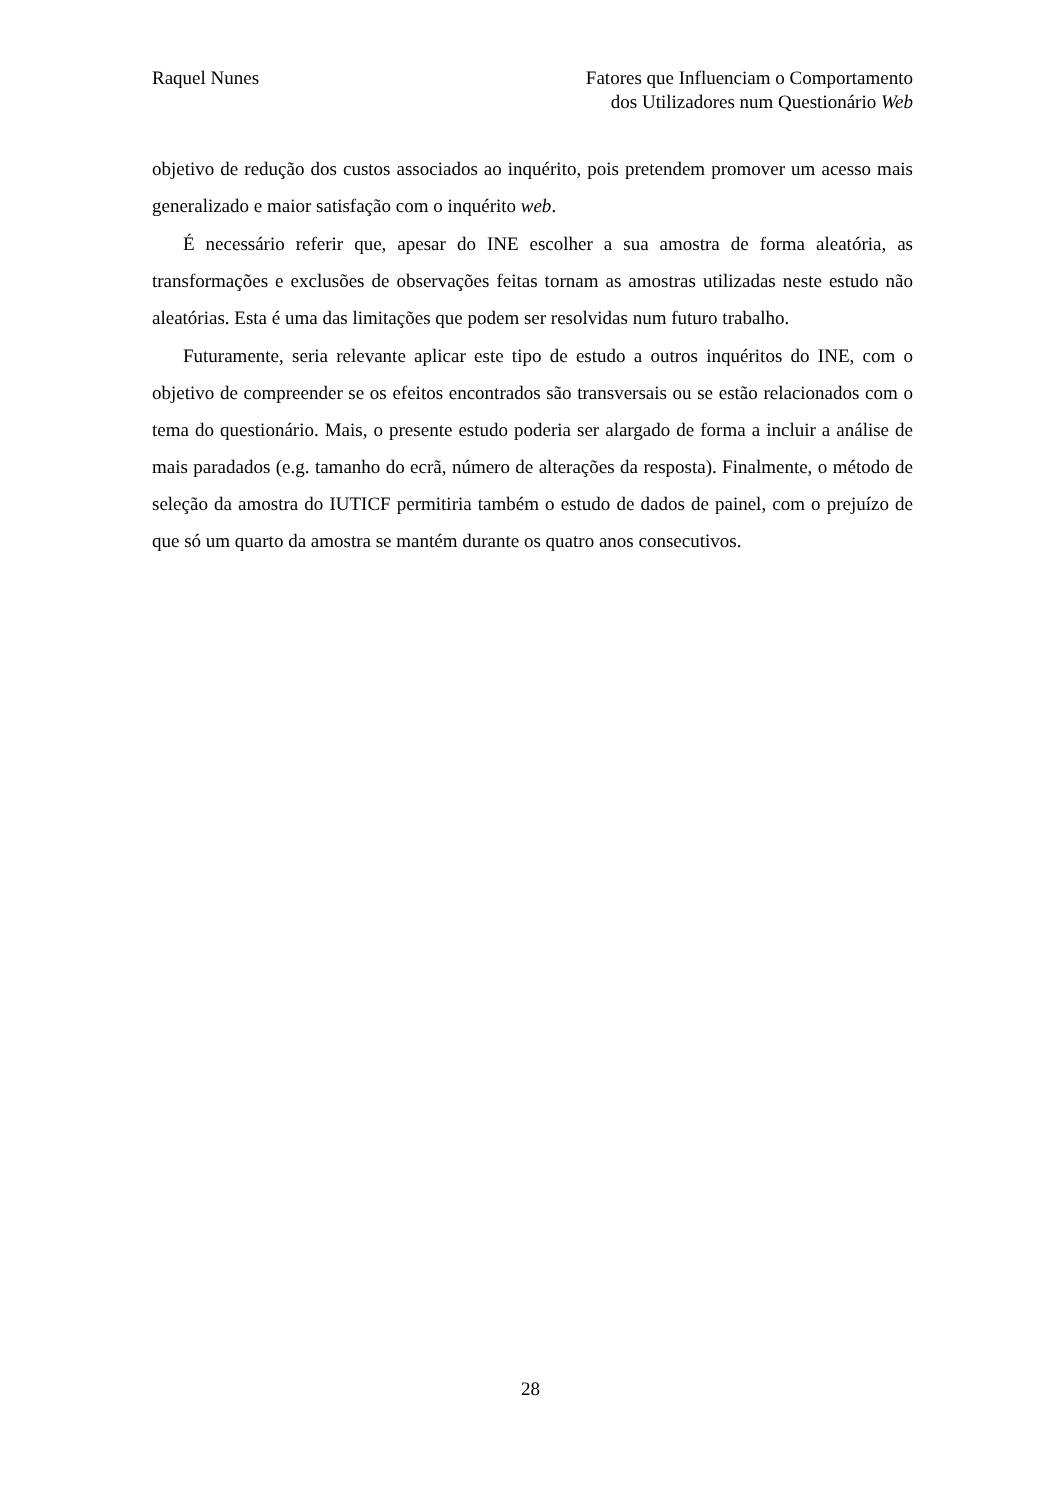Raquel Nunes Fatores que Influenciam o Comportamento
dos Utilizadores num Questionário Web
objetivo de redução dos custos associados ao inquérito, pois pretendem promover um acesso mais generalizado e maior satisfação com o inquérito web.
É necessário referir que, apesar do INE escolher a sua amostra de forma aleatória, as transformações e exclusões de observações feitas tornam as amostras utilizadas neste estudo não aleatórias. Esta é uma das limitações que podem ser resolvidas num futuro trabalho.
Futuramente, seria relevante aplicar este tipo de estudo a outros inquéritos do INE, com o objetivo de compreender se os efeitos encontrados são transversais ou se estão relacionados com o tema do questionário. Mais, o presente estudo poderia ser alargado de forma a incluir a análise de mais paradados (e.g. tamanho do ecrã, número de alterações da resposta). Finalmente, o método de seleção da amostra do IUTICF permitiria também o estudo de dados de painel, com o prejuízo de que só um quarto da amostra se mantém durante os quatro anos consecutivos.
28